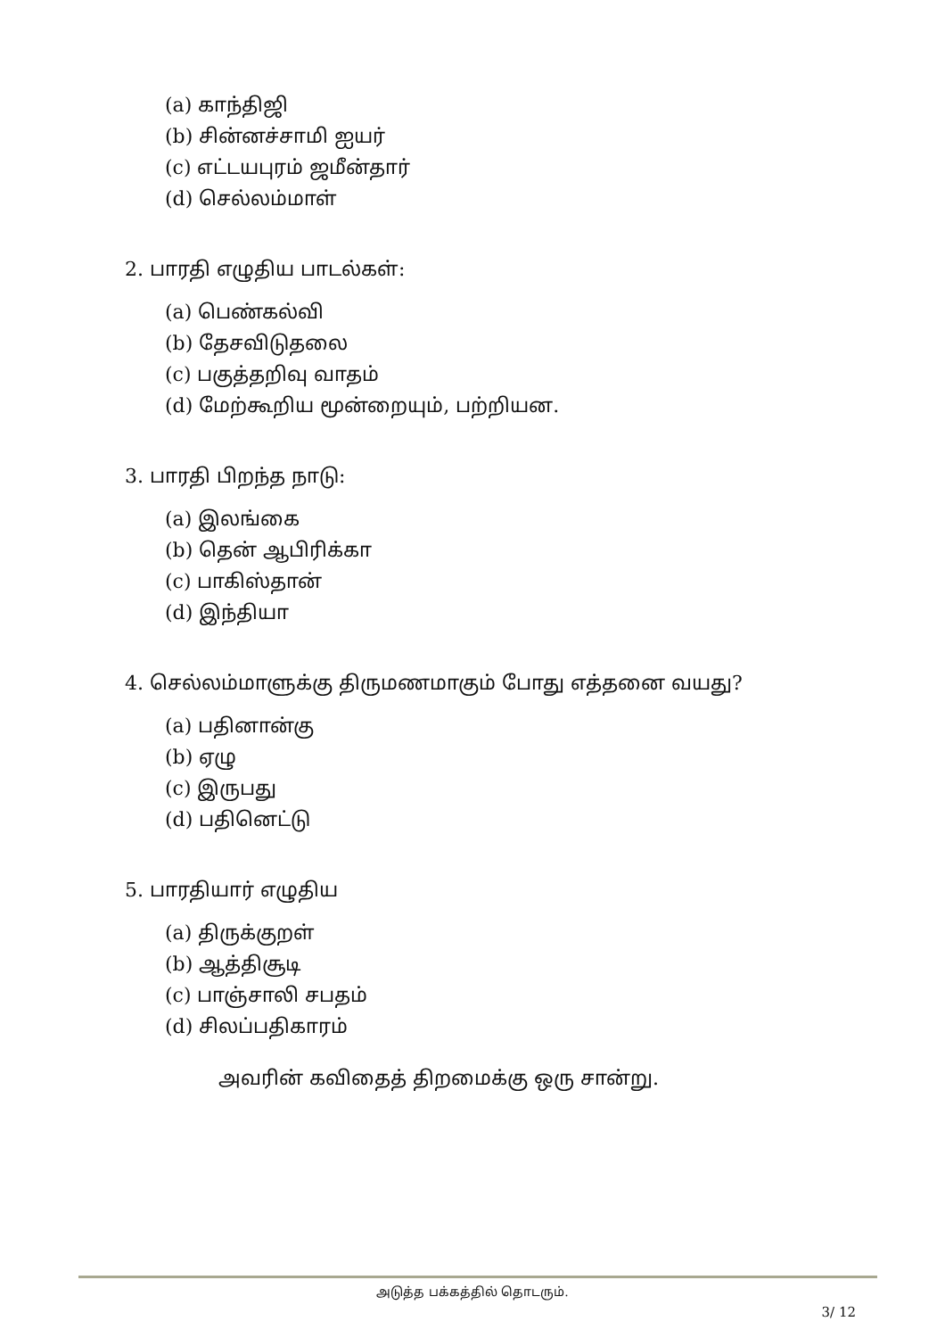(a) காந்திஜி
(b) சின்னச்சாமி ஐயர்
(c) எட்டயபுரம் ஜமீன்தார்
(d) செல்லம்மாள்
2. பாரதி எழுதிய பாடல்கள்:
(a) பெண்கல்வி
(b) தேசவிடுதலை
(c) பகுத்தறிவு வாதம்
(d) மேற்கூறிய மூன்றையும், பற்றியன.
3. பாரதி பிறந்த நாடு:
(a) இலங்கை
(b) தென் ஆபிரிக்கா
(c) பாகிஸ்தான்
(d) இந்தியா
4. செல்லம்மாளுக்கு திருமணமாகும் போது எத்தனை வயது?
(a) பதினான்கு
(b) ஏழு
(c) இருபது
(d) பதினெட்டு
5. பாரதியார் எழுதிய
(a) திருக்குறள்
(b) ஆத்திசூடி
(c) பாஞ்சாலி சபதம்
(d) சிலப்பதிகாரம்
அவரின் கவிதைத் திறமைக்கு ஒரு சான்று.
அடுத்த பக்கத்தில் தொடரும்.
3/ 12